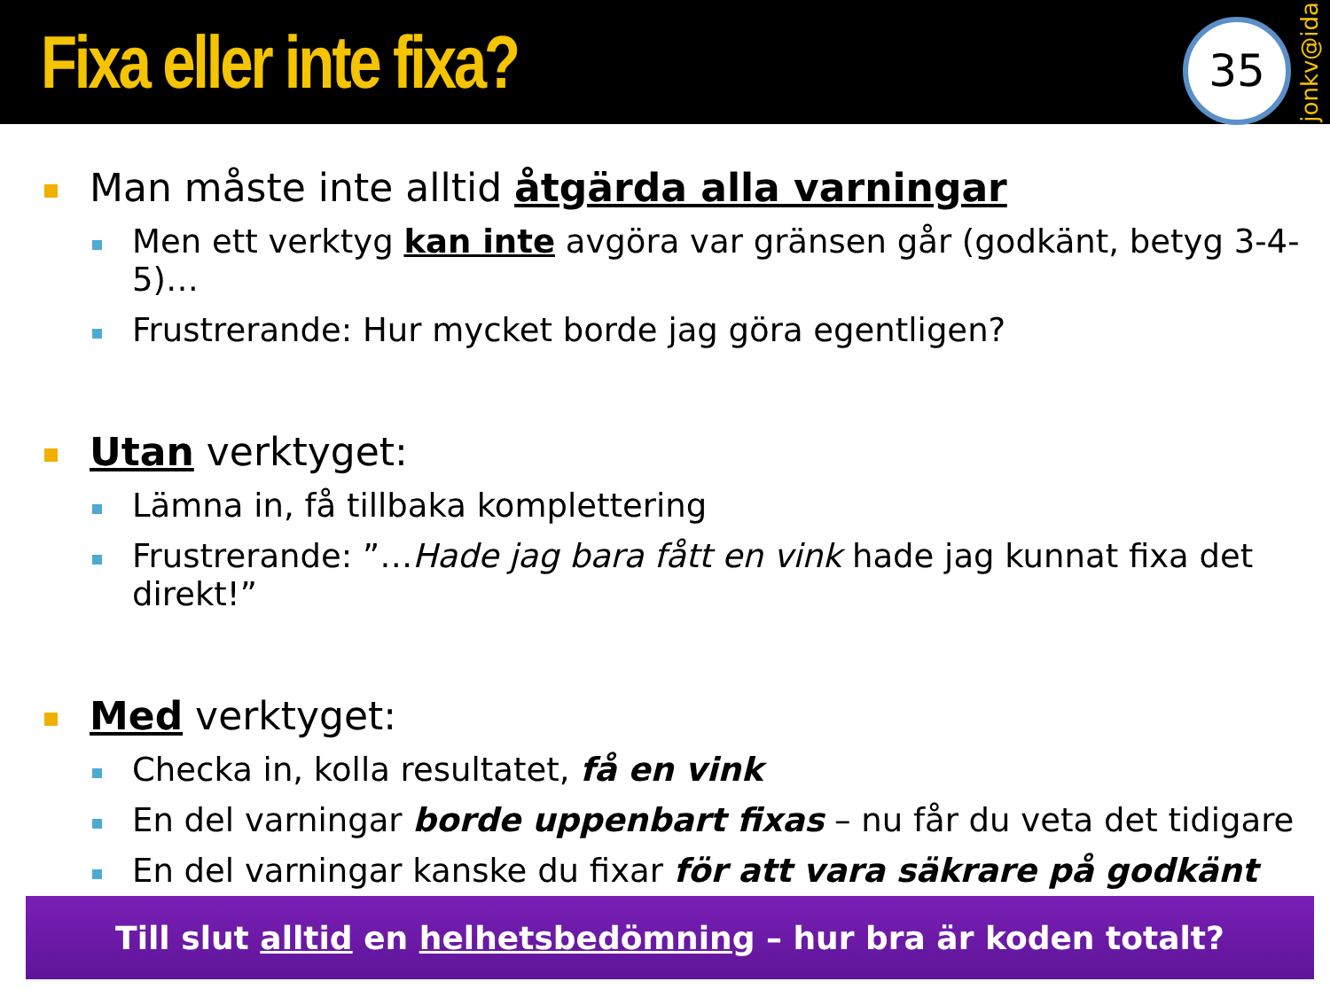Fixa eller inte fixa?
35
jonkv@ida
Man måste inte alltid åtgärda alla varningar
Men ett verktyg kan inte avgöra var gränsen går (godkänt, betyg 3-4-5)…
Frustrerande: Hur mycket borde jag göra egentligen?
Utan verktyget:
Lämna in, få tillbaka komplettering
Frustrerande: ”…Hade jag bara fått en vink hade jag kunnat fixa det direkt!”
Med verktyget:
Checka in, kolla resultatet, få en vink
En del varningar borde uppenbart fixas – nu får du veta det tidigare
En del varningar kanske du fixar för att vara säkrare på godkänt
Till slut alltid en helhetsbedömning – hur bra är koden totalt?